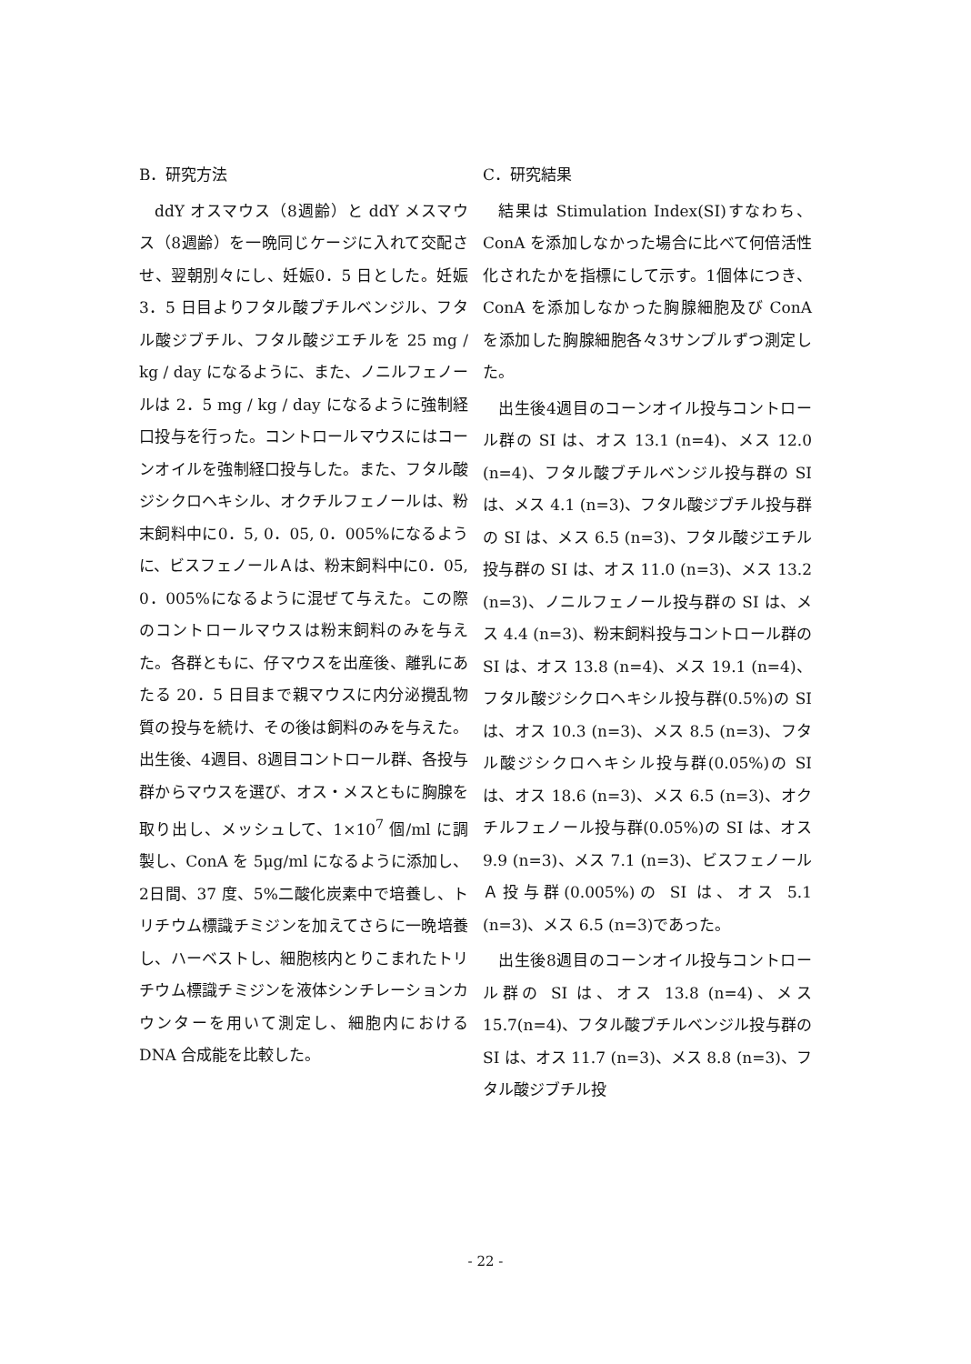B．研究方法
ddY オスマウス（8週齢）と ddY メスマウス（8週齢）を一晩同じケージに入れて交配させ、翌朝別々にし、妊娠0．5 日とした。妊娠 3．5 日目よりフタル酸ブチルベンジル、フタル酸ジブチル、フタル酸ジエチルを 25 mg / kg / day になるように、また、ノニルフェノールは 2．5 mg / kg / day になるように強制経口投与を行った。コントロールマウスにはコーンオイルを強制経口投与した。また、フタル酸ジシクロヘキシル、オクチルフェノールは、粉末飼料中に0．5, 0．05, 0．005%になるように、ビスフェノールＡは、粉末飼料中に0．05, 0．005%になるように混ぜて与えた。この際のコントロールマウスは粉末飼料のみを与えた。各群ともに、仔マウスを出産後、離乳にあたる 20．5 日目まで親マウスに内分泌攪乱物質の投与を続け、その後は飼料のみを与えた。出生後、4週目、8週目コントロール群、各投与群からマウスを選び、オス・メスともに胸腺を取り出し、メッシュして、1×10<sup>7</sup> 個/ml に調製し、ConA を 5μg/ml になるように添加し、2日間、37 度、5%二酸化炭素中で培養し、トリチウム標識チミジンを加えてさらに一晩培養し、ハーベストし、細胞核内とりこまれたトリチウム標識チミジンを液体シンチレーションカウンターを用いて測定し、細胞内における DNA 合成能を比較した。
C．研究結果
結果は Stimulation Index(SI)すなわち、ConA を添加しなかった場合に比べて何倍活性化されたかを指標にして示す。1個体につき、ConA を添加しなかった胸腺細胞及び ConA を添加した胸腺細胞各々3サンプルずつ測定した。
出生後4週目のコーンオイル投与コントロール群の SI は、オス 13.1 (n=4)、メス 12.0 (n=4)、フタル酸ブチルベンジル投与群の SI は、メス 4.1 (n=3)、フタル酸ジブチル投与群の SI は、メス 6.5 (n=3)、フタル酸ジエチル投与群の SI は、オス 11.0 (n=3)、メス 13.2 (n=3)、ノニルフェノール投与群の SI は、メス 4.4 (n=3)、粉末飼料投与コントロール群の SI は、オス 13.8 (n=4)、メス 19.1 (n=4)、フタル酸ジシクロヘキシル投与群(0.5%)の SI は、オス 10.3 (n=3)、メス 8.5 (n=3)、フタル酸ジシクロヘキシル投与群(0.05%)の SI は、オス 18.6 (n=3)、メス 6.5 (n=3)、オクチルフェノール投与群(0.05%)の SI は、オス 9.9 (n=3)、メス 7.1 (n=3)、ビスフェノールＡ投与群(0.005%)の SI は、オス 5.1 (n=3)、メス 6.5 (n=3)であった。
出生後8週目のコーンオイル投与コントロール群の SI は、オス 13.8 (n=4)、メス 15.7(n=4)、フタル酸ブチルベンジル投与群の SI は、オス 11.7 (n=3)、メス 8.8 (n=3)、フタル酸ジブチル投
- 22 -